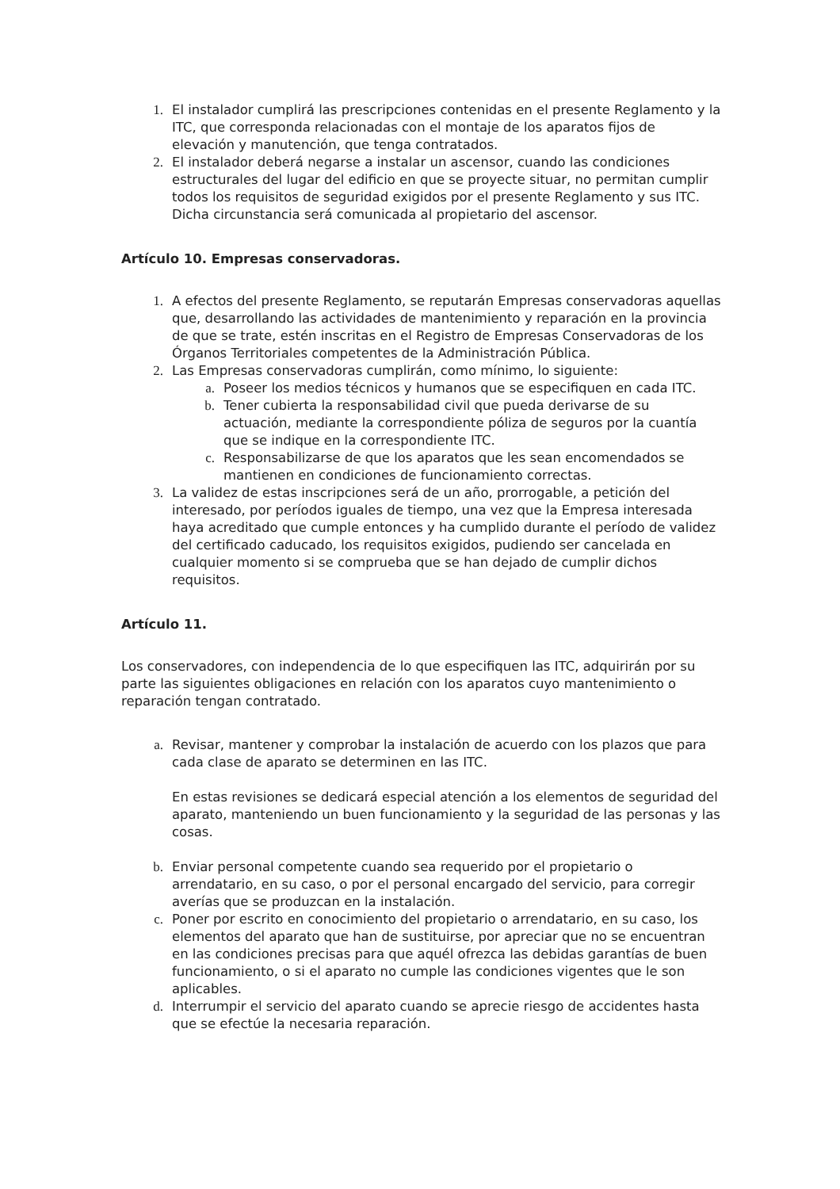1. El instalador cumplirá las prescripciones contenidas en el presente Reglamento y la ITC, que corresponda relacionadas con el montaje de los aparatos fijos de elevación y manutención, que tenga contratados.
2. El instalador deberá negarse a instalar un ascensor, cuando las condiciones estructurales del lugar del edificio en que se proyecte situar, no permitan cumplir todos los requisitos de seguridad exigidos por el presente Reglamento y sus ITC. Dicha circunstancia será comunicada al propietario del ascensor.
Artículo 10. Empresas conservadoras.
1. A efectos del presente Reglamento, se reputarán Empresas conservadoras aquellas que, desarrollando las actividades de mantenimiento y reparación en la provincia de que se trate, estén inscritas en el Registro de Empresas Conservadoras de los Órganos Territoriales competentes de la Administración Pública.
2. Las Empresas conservadoras cumplirán, como mínimo, lo siguiente:
a. Poseer los medios técnicos y humanos que se especifiquen en cada ITC.
b. Tener cubierta la responsabilidad civil que pueda derivarse de su actuación, mediante la correspondiente póliza de seguros por la cuantía que se indique en la correspondiente ITC.
c. Responsabilizarse de que los aparatos que les sean encomendados se mantienen en condiciones de funcionamiento correctas.
3. La validez de estas inscripciones será de un año, prorrogable, a petición del interesado, por períodos iguales de tiempo, una vez que la Empresa interesada haya acreditado que cumple entonces y ha cumplido durante el período de validez del certificado caducado, los requisitos exigidos, pudiendo ser cancelada en cualquier momento si se comprueba que se han dejado de cumplir dichos requisitos.
Artículo 11.
Los conservadores, con independencia de lo que especifiquen las ITC, adquirirán por su parte las siguientes obligaciones en relación con los aparatos cuyo mantenimiento o reparación tengan contratado.
a. Revisar, mantener y comprobar la instalación de acuerdo con los plazos que para cada clase de aparato se determinen en las ITC.
En estas revisiones se dedicará especial atención a los elementos de seguridad del aparato, manteniendo un buen funcionamiento y la seguridad de las personas y las cosas.
b. Enviar personal competente cuando sea requerido por el propietario o arrendatario, en su caso, o por el personal encargado del servicio, para corregir averías que se produzcan en la instalación.
c. Poner por escrito en conocimiento del propietario o arrendatario, en su caso, los elementos del aparato que han de sustituirse, por apreciar que no se encuentran en las condiciones precisas para que aquél ofrezca las debidas garantías de buen funcionamiento, o si el aparato no cumple las condiciones vigentes que le son aplicables.
d. Interrumpir el servicio del aparato cuando se aprecie riesgo de accidentes hasta que se efectúe la necesaria reparación.